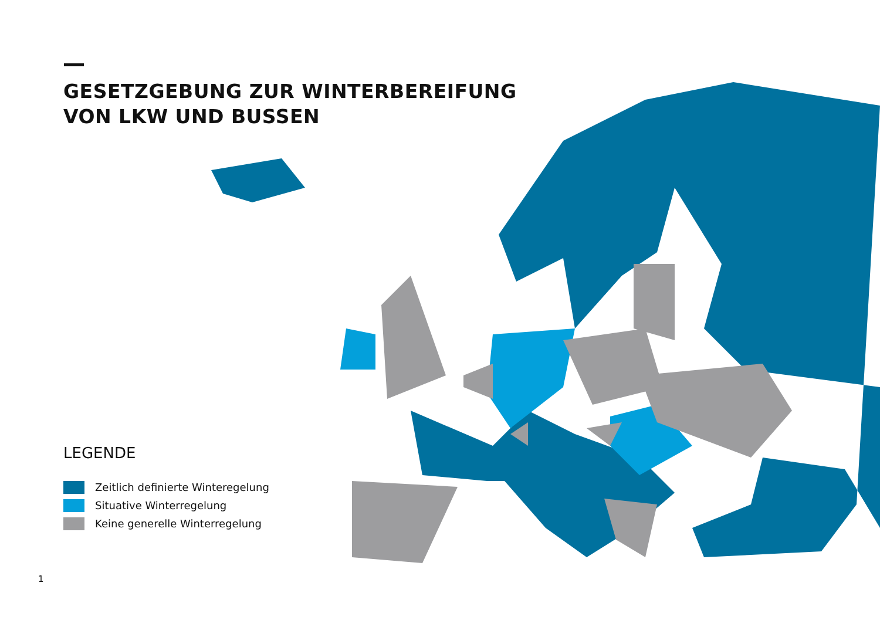GESETZGEBUNG ZUR WINTERBEREIFUNG
VON LKW UND BUSSEN
LEGENDE
Zeitlich definierte Winteregelung
Situative Winterregelung
Keine generelle Winterregelung
1